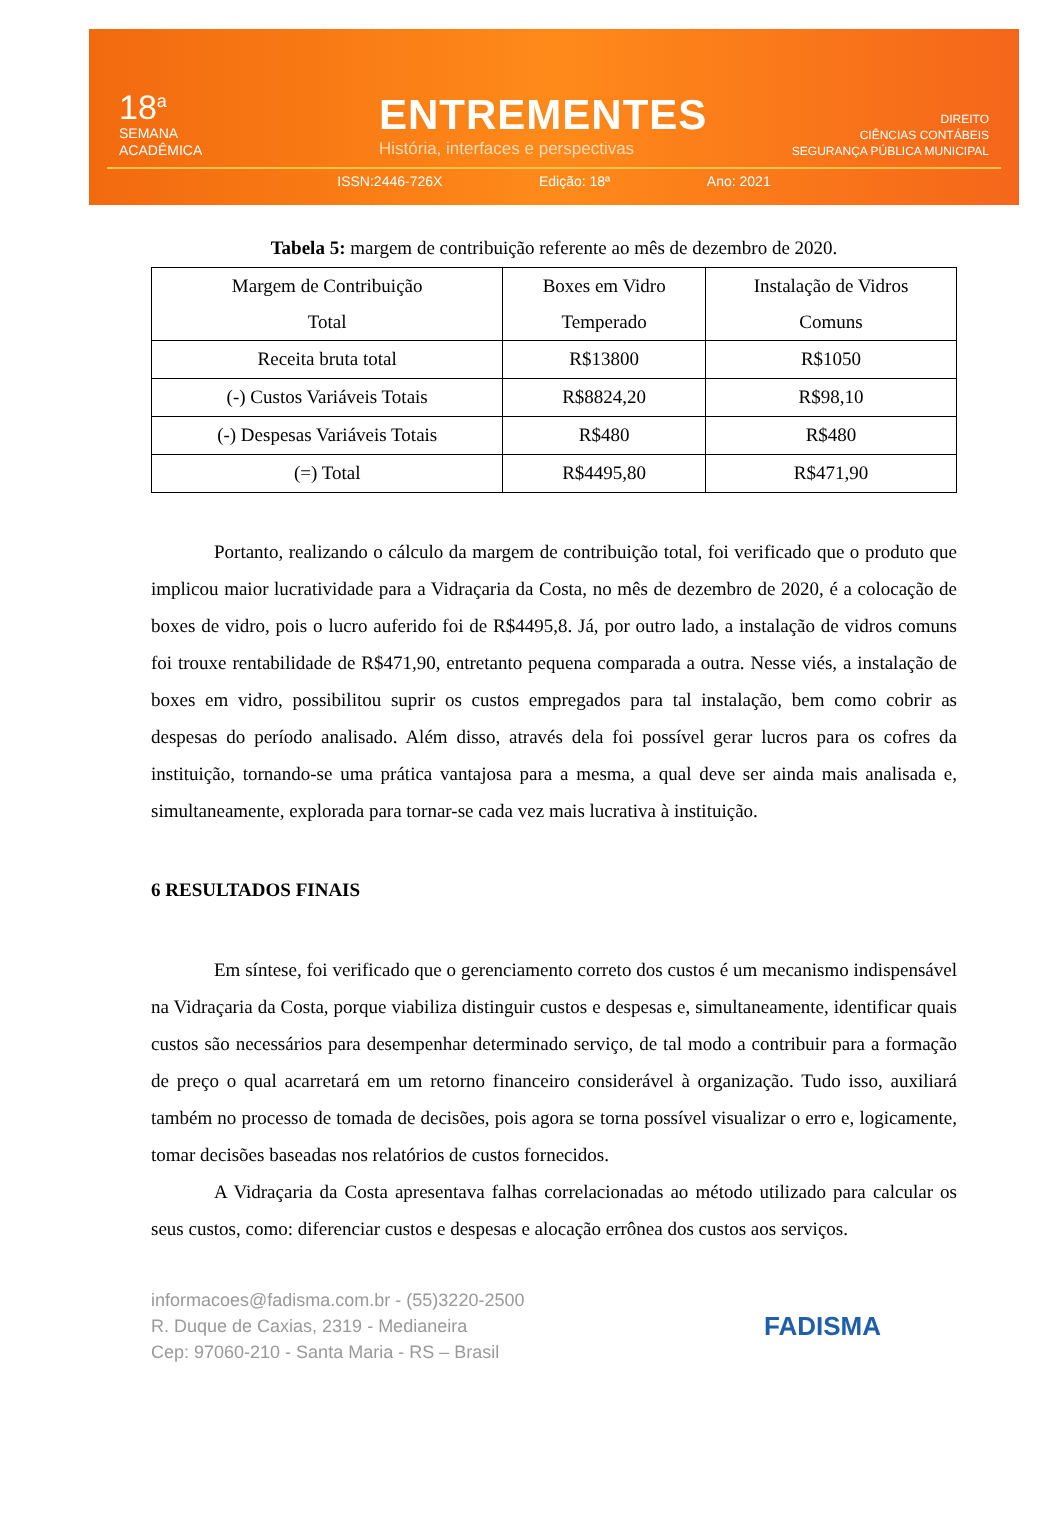18<sup>a</sup>
SEMANA
ACADÊMICA
ENTREMENTES
História, interfaces e perspectivas
DIREITO
CIÊNCIAS CONTÁBEIS
SEGURANÇA PÚBLICA MUNICIPAL
ISSN:2446-726X Edição: 18ª Ano: 2021
Tabela 5: margem de contribuição referente ao mês de dezembro de 2020.
| Margem de Contribuição Total | Boxes em Vidro Temperado | Instalação de Vidros Comuns |
| Receita bruta total | R$13800 | R$1050 |
| (-) Custos Variáveis Totais | R$8824,20 | R$98,10 |
| (-) Despesas Variáveis Totais | R$480 | R$480 |
| (=) Total | R$4495,80 | R$471,90 |
Portanto, realizando o cálculo da margem de contribuição total, foi verificado que o produto que implicou maior lucratividade para a Vidraçaria da Costa, no mês de dezembro de 2020, é a colocação de boxes de vidro, pois o lucro auferido foi de R$4495,8. Já, por outro lado, a instalação de vidros comuns foi trouxe rentabilidade de R$471,90, entretanto pequena comparada a outra. Nesse viés, a instalação de boxes em vidro, possibilitou suprir os custos empregados para tal instalação, bem como cobrir as despesas do período analisado. Além disso, através dela foi possível gerar lucros para os cofres da instituição, tornando-se uma prática vantajosa para a mesma, a qual deve ser ainda mais analisada e, simultaneamente, explorada para tornar-se cada vez mais lucrativa à instituição.
6 RESULTADOS FINAIS
Em síntese, foi verificado que o gerenciamento correto dos custos é um mecanismo indispensável na Vidraçaria da Costa, porque viabiliza distinguir custos e despesas e, simultaneamente, identificar quais custos são necessários para desempenhar determinado serviço, de tal modo a contribuir para a formação de preço o qual acarretará em um retorno financeiro considerável à organização. Tudo isso, auxiliará também no processo de tomada de decisões, pois agora se torna possível visualizar o erro e, logicamente, tomar decisões baseadas nos relatórios de custos fornecidos.
A Vidraçaria da Costa apresentava falhas correlacionadas ao método utilizado para calcular os seus custos, como: diferenciar custos e despesas e alocação errônea dos custos aos serviços.
informacoes@fadisma.com.br - (55)3220-2500
R. Duque de Caxias, 2319 - Medianeira
Cep: 97060-210 - Santa Maria - RS – Brasil
FADISMA